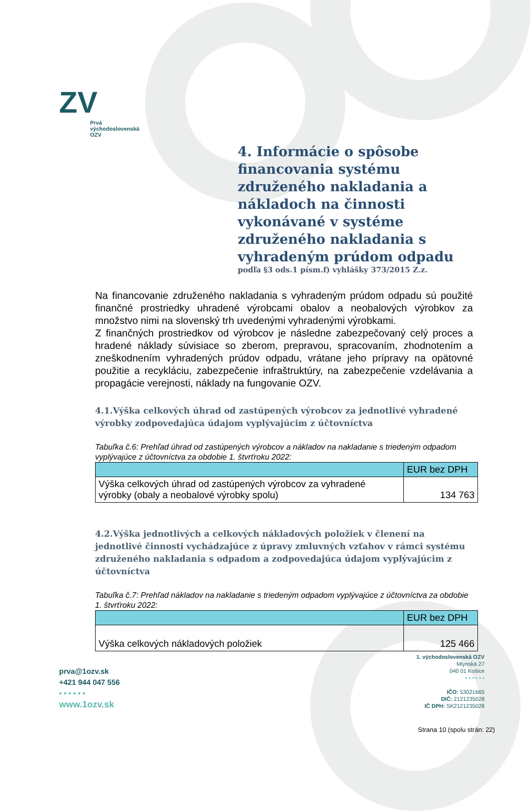ZV
Prvá
východoslovenská
OZV
4. Informácie o spôsobe financovania systému združeného nakladania a nákladoch na činnosti vykonávané v systéme združeného nakladania s vyhradeným prúdom odpadu
podľa §3 ods.1 písm.f) vyhlášky 373/2015 Z.z.
Na financovanie združeného nakladania s vyhradeným prúdom odpadu sú použité finančné prostriedky uhradené výrobcami obalov a neobalových výrobkov za množstvo nimi na slovenský trh uvedenými vyhradenými výrobkami.
Z finančných prostriedkov od výrobcov je následne zabezpečovaný celý proces a hradené náklady súvisiace so zberom, prepravou, spracovaním, zhodnotením a zneškodnením vyhradených prúdov odpadu, vrátane jeho prípravy na opätovné použitie a recykláciu, zabezpečenie infraštruktúry, na zabezpečenie vzdelávania a propagácie verejnosti, náklady na fungovanie OZV.
4.1.Výška celkových úhrad od zastúpených výrobcov za jednotlivé vyhradené výrobky zodpovedajúca údajom vyplývajúcim z účtovníctva
Tabuľka č.6: Prehľad úhrad od zastúpených výrobcov a nákladov na nakladanie s triedeným odpadom vyplývajúce z účtovníctva za obdobie 1. štvrťroku 2022:
| | EUR bez DPH |
| --- | --- |
| Výška celkových úhrad od zastúpených výrobcov za vyhradené výrobky (obaly a neobalové výrobky spolu) | 134 763 |
4.2.Výška jednotlivých a celkových nákladových položiek v členení na jednotlivé činnosti vychádzajúce z úpravy zmluvných vzťahov v rámci systému združeného nakladania s odpadom a zodpovedajúca údajom vyplývajúcim z účtovníctva
Tabuľka č.7: Prehľad nákladov na nakladanie s triedeným odpadom vyplývajúce z účtovníctva za obdobie 1. štvrťroku 2022:
| | EUR bez DPH |
| --- | --- |
| Výška celkových nákladových položiek | 125 466 |
prva@1ozv.sk
+421 944 047 556
• • • • • •
www.1ozv.sk
1. východoslovenská OZV
Mlynská 27
040 01 Košice
• • • • • •
IČO: 53021665
DIČ: 2121235028
IČ DPH: SK2121235028
Strana 10 (spolu strán: 22)